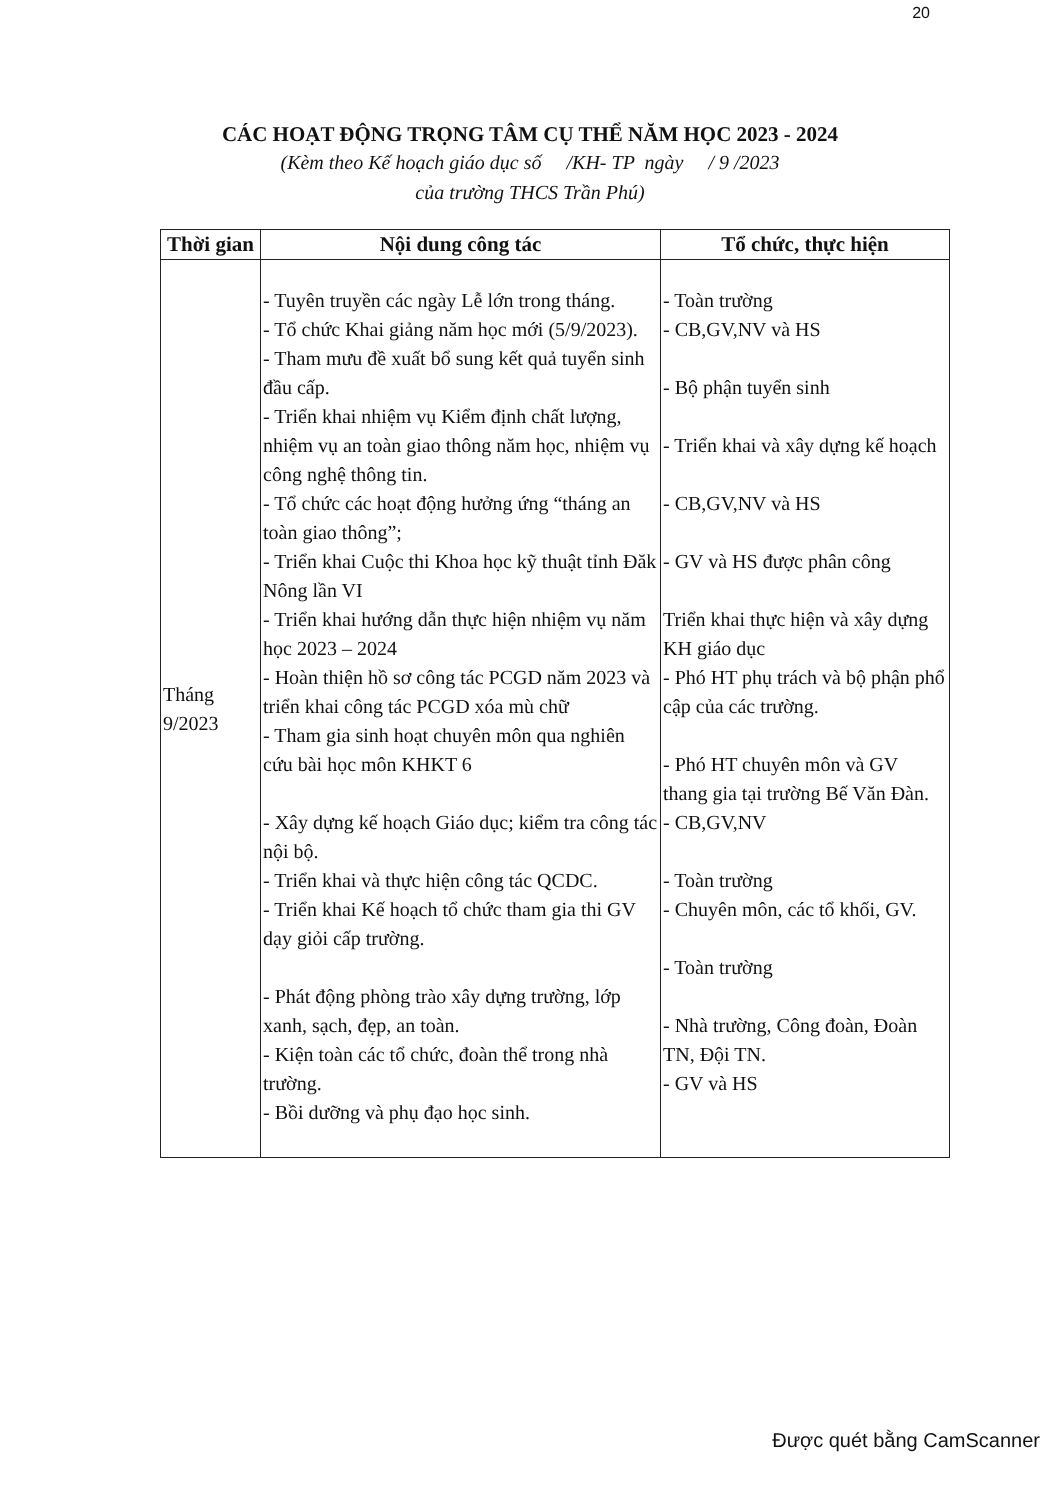20
CÁC HOẠT ĐỘNG TRỌNG TÂM CỤ THỂ NĂM HỌC 2023 - 2024
(Kèm theo Kế hoạch giáo dục số /KH- TP ngày / 9 /2023
của trường THCS Trần Phú)
| Thời gian | Nội dung công tác | Tổ chức, thực hiện |
| --- | --- | --- |
| Tháng 9/2023 | - Tuyên truyền các ngày Lễ lớn trong tháng. - Tổ chức Khai giảng năm học mới (5/9/2023). - Tham mưu đề xuất bổ sung kết quả tuyển sinh đầu cấp. - Triển khai nhiệm vụ Kiểm định chất lượng, nhiệm vụ an toàn giao thông năm học, nhiệm vụ công nghệ thông tin. - Tổ chức các hoạt động hưởng ứng “tháng an toàn giao thông”; - Triển khai Cuộc thi Khoa học kỹ thuật tỉnh Đăk Nông lần VI - Triển khai hướng dẫn thực hiện nhiệm vụ năm học 2023 – 2024 - Hoàn thiện hồ sơ công tác PCGD năm 2023 và triển khai công tác PCGD xóa mù chữ - Tham gia sinh hoạt chuyên môn qua nghiên cứu bài học môn KHKT 6 - Xây dựng kế hoạch Giáo dục; kiểm tra công tác nội bộ. - Triển khai và thực hiện công tác QCDC. - Triển khai Kế hoạch tổ chức tham gia thi GV dạy giỏi cấp trường. - Phát động phòng trào xây dựng trường, lớp xanh, sạch, đẹp, an toàn. - Kiện toàn các tổ chức, đoàn thể trong nhà trường. - Bồi dưỡng và phụ đạo học sinh. | - Toàn trường - CB,GV,NV và HS - Bộ phận tuyển sinh - Triển khai và xây dựng kế hoạch - CB,GV,NV và HS - GV và HS được phân công Triển khai thực hiện và xây dựng KH giáo dục - Phó HT phụ trách và bộ phận phổ cập của các trường. - Phó HT chuyên môn và GV thang gia tại trường Bế Văn Đàn. - CB,GV,NV - Toàn trường - Chuyên môn, các tổ khối, GV. - Toàn trường - Nhà trường, Công đoàn, Đoàn TN, Đội TN. - GV và HS |
Được quét bằng CamScanner